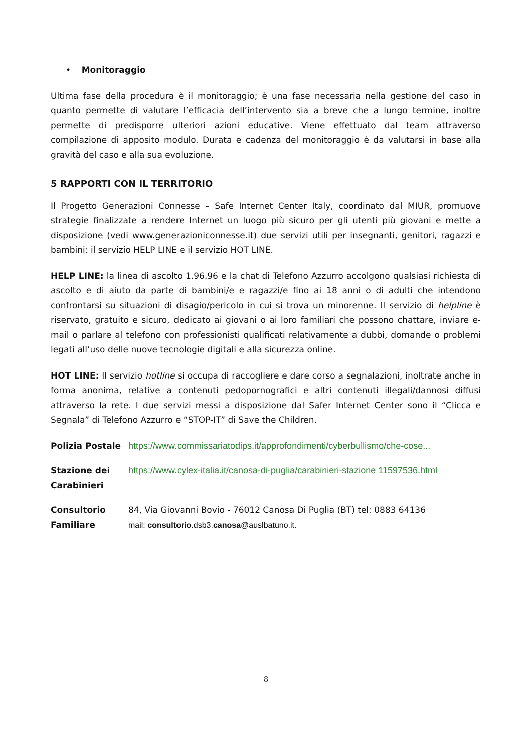• Monitoraggio
Ultima fase della procedura è il monitoraggio; è una fase necessaria nella gestione del caso in quanto permette di valutare l’efficacia dell’intervento sia a breve che a lungo termine, inoltre permette di predisporre ulteriori azioni educative. Viene effettuato dal team attraverso compilazione di apposito modulo. Durata e cadenza del monitoraggio è da valutarsi in base alla gravità del caso e alla sua evoluzione.
5 RAPPORTI CON IL TERRITORIO
Il Progetto Generazioni Connesse – Safe Internet Center Italy, coordinato dal MIUR, promuove strategie finalizzate a rendere Internet un luogo più sicuro per gli utenti più giovani e mette a disposizione (vedi www.generazioniconnesse.it) due servizi utili per insegnanti, genitori, ragazzi e bambini: il servizio HELP LINE e il servizio HOT LINE.
HELP LINE: la linea di ascolto 1.96.96 e la chat di Telefono Azzurro accolgono qualsiasi richiesta di ascolto e di aiuto da parte di bambini/e e ragazzi/e fino ai 18 anni o di adulti che intendono confrontarsi su situazioni di disagio/pericolo in cui si trova un minorenne. Il servizio di helpline è riservato, gratuito e sicuro, dedicato ai giovani o ai loro familiari che possono chattare, inviare e-mail o parlare al telefono con professionisti qualificati relativamente a dubbi, domande o problemi legati all’uso delle nuove tecnologie digitali e alla sicurezza online.
HOT LINE: Il servizio hotline si occupa di raccogliere e dare corso a segnalazioni, inoltrate anche in forma anonima, relative a contenuti pedopornografici e altri contenuti illegali/dannosi diffusi attraverso la rete. I due servizi messi a disposizione dal Safer Internet Center sono il “Clicca e Segnala” di Telefono Azzurro e “STOP-IT” di Save the Children.
| Polizia Postale | https://www.commissariatodips.it/approfondimenti/cyberbullismo/che-cose... |
| Stazione dei Carabinieri | https://www.cylex-italia.it/canosa-di-puglia/carabinieri-stazione 11597536.html |
| Consultorio Familiare | 84, Via Giovanni Bovio - 76012 Canosa Di Puglia (BT) tel: 0883 64136 mail: consultorio .dsb3. canosa @auslbatuno.it. |
8